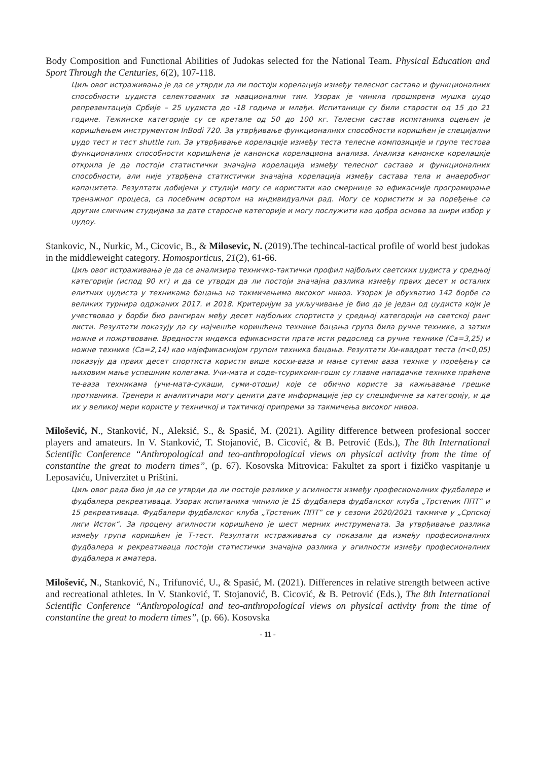Body Composition and Functional Abilities of Judokas selected for the National Team. Physical Education and Sport Through the Centuries, 6(2), 107-118.
Циљ овог истраживања је да се утврди да ли постоји корелација између телесног састава и функционалних способности џудиста селектованих за наационални тим. Узорак је чинила проширена мушка џудо репрезентација Србије – 25 џудиста до -18 година и млађи. Испитаници су били старости од 15 до 21 годинe. Тежинске категорије су се кретале од 50 до 100 кг. Телесни састав испитаника оцењен је коришћењем инструментом InBodi 720. За утврђивање функционалних способности коришћен је специјални џудо тест и тест shuttle run. За утврђивање корелације између теста телесне композиције и групе тестова функционалних способности коришћена је канонска корелациона анализа. Анализа канонске корелације открила је да постоји статистички значајна корелација између телесног састава и функционалних способности, али није утврђена статистички значајна корелација између састава тела и анаеробног капацитета. Резултати добијени у студији могу се користити као смернице за ефикасније програмирање тренажног процеса, са посебним освртом на индивидуални рад. Могу се користити и за поређење са другим сличним студијама за дате старосне категорије и могу послужити као добра основа за шири избор у џудоу.
Stankovic, N., Nurkic, M., Cicovic, B., & Milosevic, N. (2019).The techincal-tactical profile of world best judokas in the middleweight category. Homosporticus, 21(2), 61-66.
Циљ овог истраживања је да се анализира техничко-тактички профил најбољих светских џудиста у средњој категорији (испод 90 кг) и да се утврди да ли постоји значајна разлика између првих десет и осталих елитних џудиста у техникама бацања на такмичењима високог нивоа. Узорак је обухватио 142 борбе са великих турнира одржаних 2017. и 2018. Критеријум за укључивање је био да је један од џудиста који је учествовао у борби био рангиран међу десет најбољих спортиста у средњој категорији на светској ранг листи. Резултати показују да су најчешће коришћена технике бацања група била ручне технике, а затим ножне и пожртвоване. Вредности индекса ефикасности прате исти редослед са ручне технике (Ca=3,25) и ножне технике (Ca=2,14) као најефикаснијом групом техника бацања. Резултати Хи-квадрат теста (п<0,05) показују да првих десет спортиста користи више косхи-ваза и мање сутеми ваза технке у поређењу са њиховим мање успешним колегама. Учи-мата и соде-тсурикоми-гоши су главне нападачке технике праћене те-ваза техникама (учи-мата-сукаши, суми-отоши) које се обично користе за кажњавање грешке противника. Тренери и аналитичари могу ценити дате информације јер су специфичне за категорију, и да их у великој мери користе у техничкој и тактичкој припреми за такмичења високог нивоа.
Milošević, N., Stanković, N., Aleksić, S., & Spasić, M. (2021). Agility difference between profesional soccer players and amateurs. In V. Stanković, T. Stojanović, B. Cicović, & B. Petrović (Eds.), The 8th International Scientific Conference “Anthropological and teo-anthropological views on physical activity from the time of constantine the great to modern times”, (p. 67). Kosovska Mitrovica: Fakultet za sport i fizičko vaspitanje u Leposaviću, Univerzitet u Prištini.
Циљ овог рада био је да се утврди да ли постоје разлике у агилности између професионалних фудбалера и фудбалера рекреативаца. Узорак испитаника чинило је 15 фудбалера фудбалског клуба „Трстеник ППТ“ и 15 рекреативаца. Фудбалери фудбалског клуба „Трстеник ППТ“ се у сезони 2020/2021 такмиче у „Српској лиги Исток“. За процену агилности коришћено је шест мерних инструмената. За утврђивање разлика између група коришћен је Т-тест. Резултати истраживања су показали да између професионалних фудбалера и рекреативаца постоји статистички значајна разлика у агилности између професионалних фудбалера и аматера.
Milošević, N., Stanković, N., Trifunović, U., & Spasić, M. (2021). Differences in relative strength between active and recreational athletes. In V. Stanković, T. Stojanović, B. Cicović, & B. Petrović (Eds.), The 8th International Scientific Conference “Anthropological and teo-anthropological views on physical activity from the time of constantine the great to modern times”, (p. 66). Kosovska
- 11 -